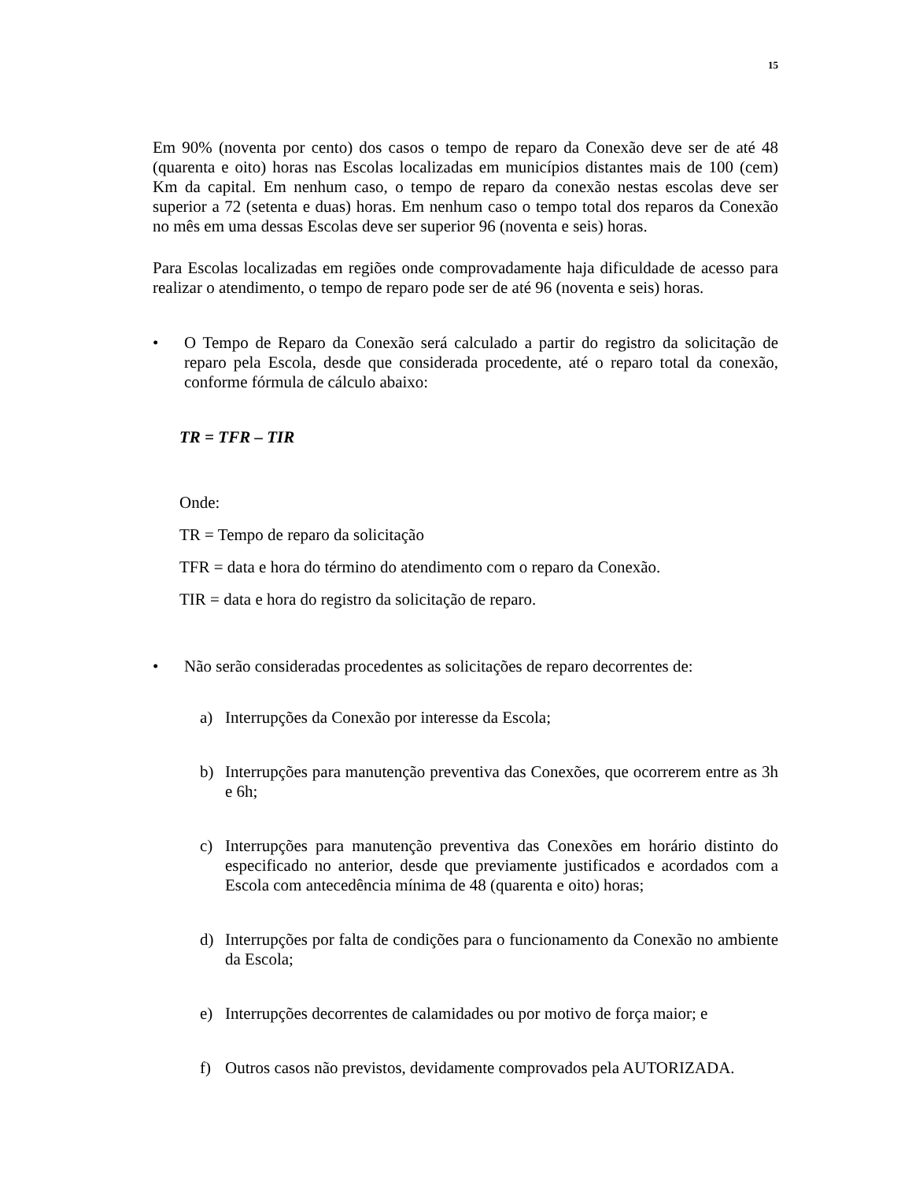15
Em 90% (noventa por cento) dos casos o tempo de reparo da Conexão deve ser de até 48 (quarenta e oito) horas nas Escolas localizadas em municípios distantes mais de 100 (cem) Km da capital. Em nenhum caso, o tempo de reparo da conexão nestas escolas deve ser superior a 72 (setenta e duas) horas. Em nenhum caso o tempo total dos reparos da Conexão no mês em uma dessas Escolas deve ser superior 96 (noventa e seis) horas.
Para Escolas localizadas em regiões onde comprovadamente haja dificuldade de acesso para realizar o atendimento, o tempo de reparo pode ser de até 96 (noventa e seis) horas.
• O Tempo de Reparo da Conexão será calculado a partir do registro da solicitação de reparo pela Escola, desde que considerada procedente, até o reparo total da conexão, conforme fórmula de cálculo abaixo:
TR = TFR – TIR
Onde:
TR = Tempo de reparo da solicitação
TFR = data e hora do término do atendimento com o reparo da Conexão.
TIR = data e hora do registro da solicitação de reparo.
• Não serão consideradas procedentes as solicitações de reparo decorrentes de:
a) Interrupções da Conexão por interesse da Escola;
b) Interrupções para manutenção preventiva das Conexões, que ocorrerem entre as 3h e 6h;
c) Interrupções para manutenção preventiva das Conexões em horário distinto do especificado no anterior, desde que previamente justificados e acordados com a Escola com antecedência mínima de 48 (quarenta e oito) horas;
d) Interrupções por falta de condições para o funcionamento da Conexão no ambiente da Escola;
e) Interrupções decorrentes de calamidades ou por motivo de força maior; e
f) Outros casos não previstos, devidamente comprovados pela AUTORIZADA.